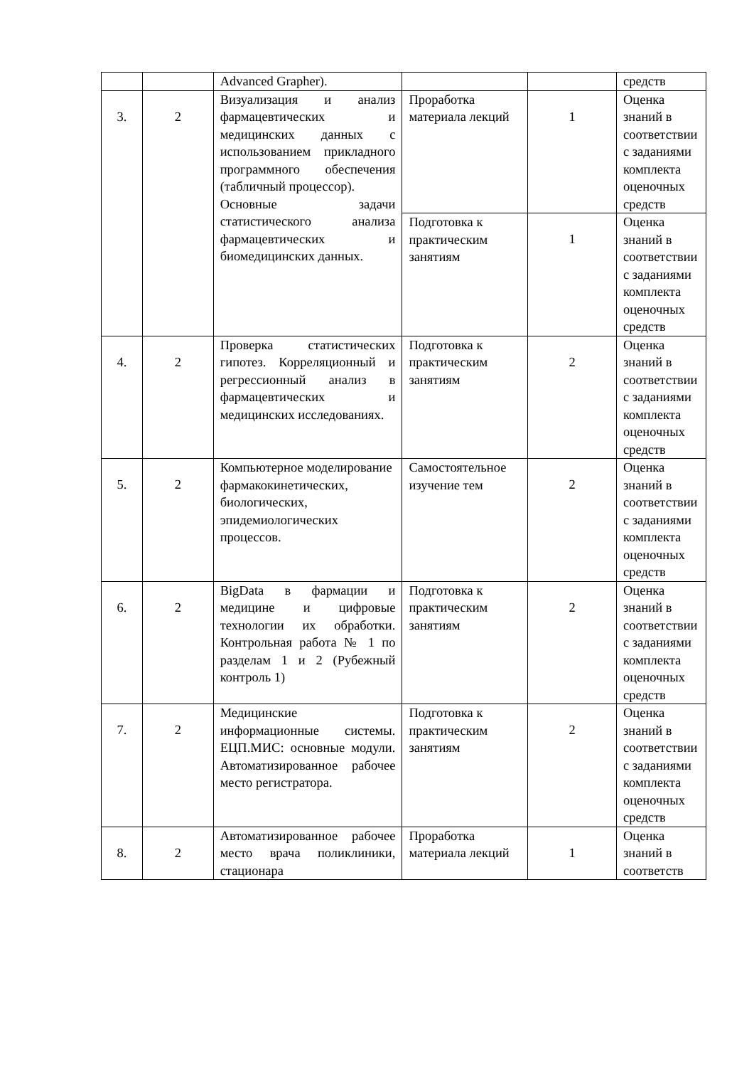| | | Advanced Grapher). | | | средств |
| 3. | 2 | Визуализация и анализ фармацевтических и медицинских данных с использованием прикладного программного обеспечения (табличный процессор). Основные задачи статистического анализа фармацевтических и биомедицинских данных. | Проработка материала лекций | 1 | Оценка знаний в соответствии с заданиями комплекта оценочных средств |
| | | | Подготовка к практическим занятиям | 1 | Оценка знаний в соответствии с заданиями комплекта оценочных средств |
| 4. | 2 | Проверка статистических гипотез. Корреляционный и регрессионный анализ в фармацевтических и медицинских исследованиях. | Подготовка к практическим занятиям | 2 | Оценка знаний в соответствии с заданиями комплекта оценочных средств |
| 5. | 2 | Компьютерное моделирование фармакокинетических, биологических, эпидемиологических процессов. | Самостоятельное изучение тем | 2 | Оценка знаний в соответствии с заданиями комплекта оценочных средств |
| 6. | 2 | BigData в фармации и медицине и цифровые технологии их обработки. Контрольная работа № 1 по разделам 1 и 2 (Рубежный контроль 1) | Подготовка к практическим занятиям | 2 | Оценка знаний в соответствии с заданиями комплекта оценочных средств |
| 7. | 2 | Медицинские информационные системы. ЕЦП.МИС: основные модули. Автоматизированное рабочее место регистратора. | Подготовка к практическим занятиям | 2 | Оценка знаний в соответствии с заданиями комплекта оценочных средств |
| 8. | 2 | Автоматизированное рабочее место врача поликлиники, стационара | Проработка материала лекций | 1 | Оценка знаний в соответств |